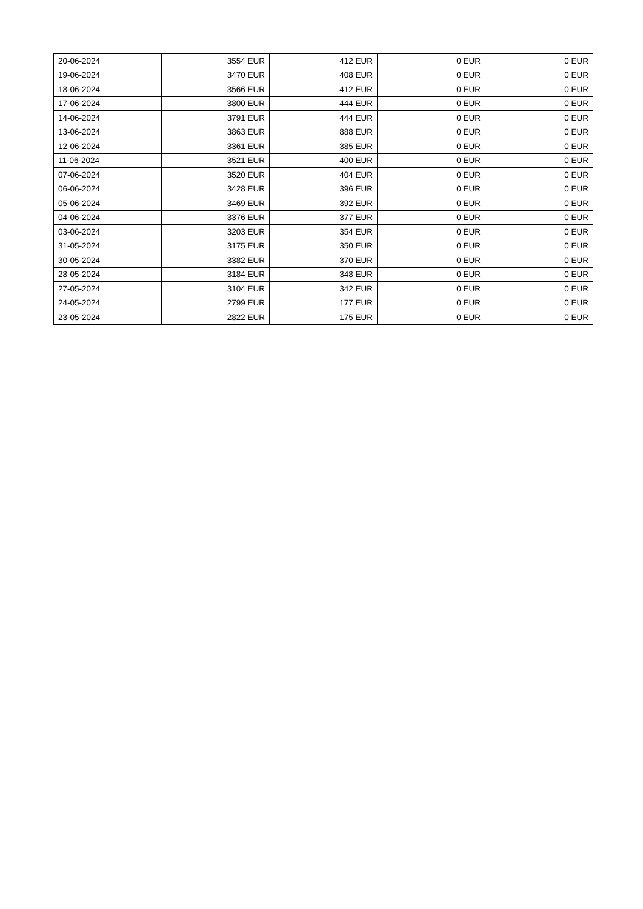| 20-06-2024 | 3554 EUR | 412 EUR | 0 EUR | 0 EUR |
| 19-06-2024 | 3470 EUR | 408 EUR | 0 EUR | 0 EUR |
| 18-06-2024 | 3566 EUR | 412 EUR | 0 EUR | 0 EUR |
| 17-06-2024 | 3800 EUR | 444 EUR | 0 EUR | 0 EUR |
| 14-06-2024 | 3791 EUR | 444 EUR | 0 EUR | 0 EUR |
| 13-06-2024 | 3863 EUR | 888 EUR | 0 EUR | 0 EUR |
| 12-06-2024 | 3361 EUR | 385 EUR | 0 EUR | 0 EUR |
| 11-06-2024 | 3521 EUR | 400 EUR | 0 EUR | 0 EUR |
| 07-06-2024 | 3520 EUR | 404 EUR | 0 EUR | 0 EUR |
| 06-06-2024 | 3428 EUR | 396 EUR | 0 EUR | 0 EUR |
| 05-06-2024 | 3469 EUR | 392 EUR | 0 EUR | 0 EUR |
| 04-06-2024 | 3376 EUR | 377 EUR | 0 EUR | 0 EUR |
| 03-06-2024 | 3203 EUR | 354 EUR | 0 EUR | 0 EUR |
| 31-05-2024 | 3175 EUR | 350 EUR | 0 EUR | 0 EUR |
| 30-05-2024 | 3382 EUR | 370 EUR | 0 EUR | 0 EUR |
| 28-05-2024 | 3184 EUR | 348 EUR | 0 EUR | 0 EUR |
| 27-05-2024 | 3104 EUR | 342 EUR | 0 EUR | 0 EUR |
| 24-05-2024 | 2799 EUR | 177 EUR | 0 EUR | 0 EUR |
| 23-05-2024 | 2822 EUR | 175 EUR | 0 EUR | 0 EUR |